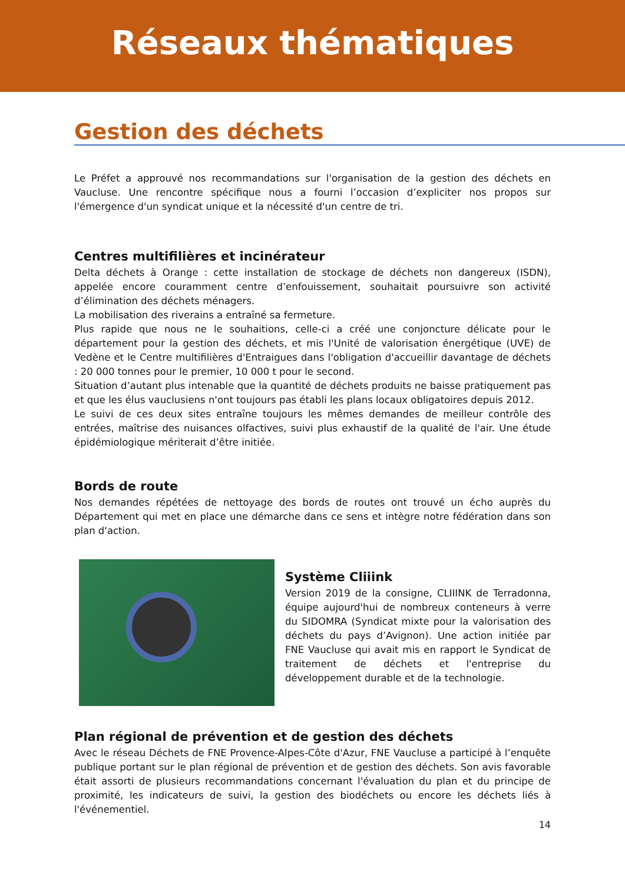Réseaux thématiques
Gestion des déchets
Le Préfet a approuvé nos recommandations sur l'organisation de la gestion des déchets en Vaucluse. Une rencontre spécifique nous a fourni l’occasion d’expliciter nos propos sur l'émergence d'un syndicat unique et la nécessité d'un centre de tri.
Centres multifilières et incinérateur
Delta déchets à Orange : cette installation de stockage de déchets non dangereux (ISDN), appelée encore couramment centre d’enfouissement, souhaitait poursuivre son activité d’élimination des déchets ménagers.
La mobilisation des riverains a entraîné sa fermeture.
Plus rapide que nous ne le souhaitions, celle-ci a créé une conjoncture délicate pour le département pour la gestion des déchets, et mis l'Unité de valorisation énergétique (UVE) de Vedène et le Centre multifilières d'Entraigues dans l'obligation d'accueillir davantage de déchets : 20 000 tonnes pour le premier, 10 000 t pour le second.
Situation d’autant plus intenable que la quantité de déchets produits ne baisse pratiquement pas et que les élus vauclusiens n'ont toujours pas établi les plans locaux obligatoires depuis 2012.
Le suivi de ces deux sites entraîne toujours les mêmes demandes de meilleur contrôle des entrées, maîtrise des nuisances olfactives, suivi plus exhaustif de la qualité de l'air. Une étude épidémiologique mériterait d’être initiée.
Bords de route
Nos demandes répétées de nettoyage des bords de routes ont trouvé un écho auprès du Département qui met en place une démarche dans ce sens et intègre notre fédération dans son plan d'action.
Système Cliiink
Version 2019 de la consigne, CLIIINK de Terradonna, équipe aujourd'hui de nombreux conteneurs à verre du SIDOMRA (Syndicat mixte pour la valorisation des déchets du pays d’Avignon). Une action initiée par FNE Vaucluse qui avait mis en rapport le Syndicat de traitement de déchets et l'entreprise du développement durable et de la technologie.
Plan régional de prévention et de gestion des déchets
Avec le réseau Déchets de FNE Provence-Alpes-Côte d'Azur, FNE Vaucluse a participé à l’enquête publique portant sur le plan régional de prévention et de gestion des déchets. Son avis favorable était assorti de plusieurs recommandations concernant l'évaluation du plan et du principe de proximité, les indicateurs de suivi, la gestion des biodéchets ou encore les déchets liés à l'événementiel.
14